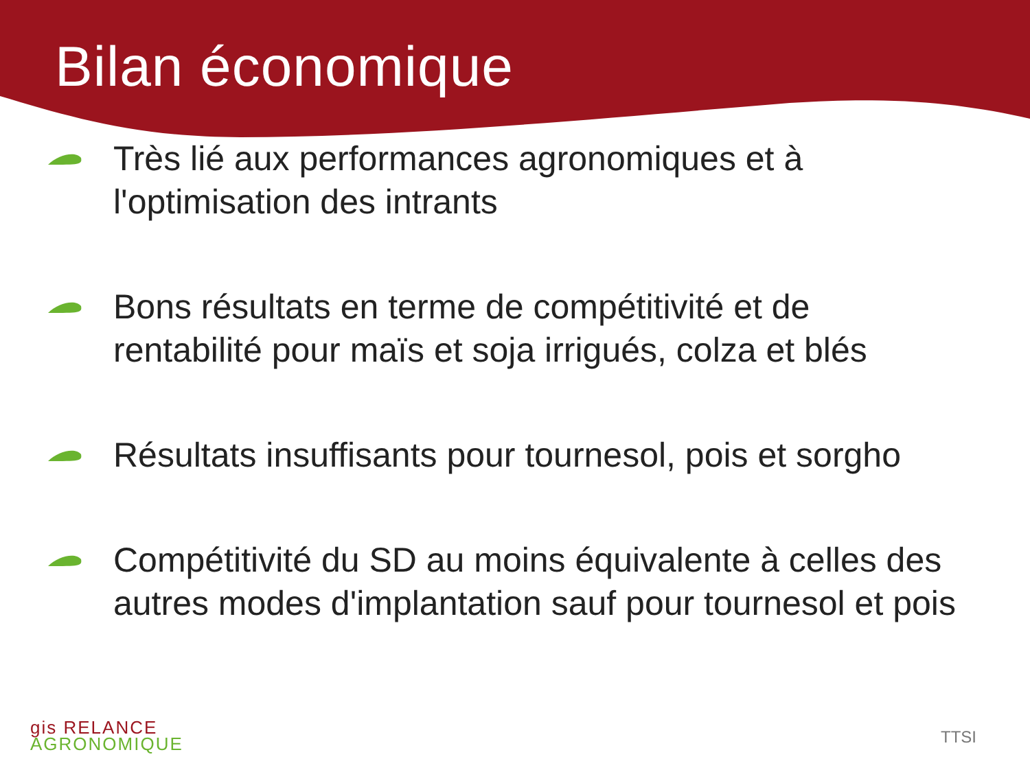Bilan économique
Très lié aux performances agronomiques et à l'optimisation des intrants
Bons résultats en terme de compétitivité et de rentabilité pour maïs et soja irrigués, colza et blés
Résultats insuffisants pour tournesol, pois et sorgho
Compétitivité du SD au moins équivalente à celles des autres modes d'implantation sauf pour tournesol et pois
gis RELANCE
AGRONOMIQUE
TTSI